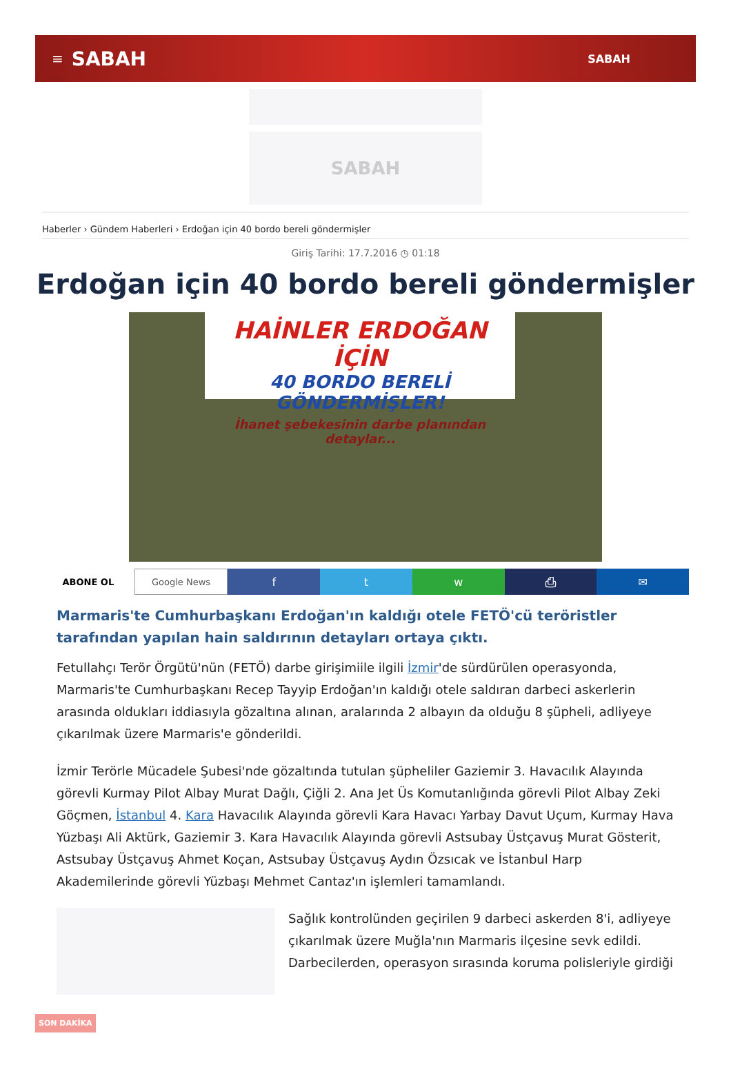≡ SABAH SABAH
SABAH
Haberler › Gündem Haberleri › Erdoğan için 40 bordo bereli göndermişler
Giriş Tarihi: 17.7.2016 ◷ 01:18
Erdoğan için 40 bordo bereli göndermişler
HAİNLER ERDOĞAN İÇİN
40 BORDO BERELİ GÖNDERMİŞLER!
İhanet şebekesinin darbe planından detaylar...
ABONE OL Google News
f t w ⎙ ✉
Marmaris'te Cumhurbaşkanı Erdoğan'ın kaldığı otele FETÖ'cü teröristler tarafından yapılan hain saldırının detayları ortaya çıktı.
Fetullahçı Terör Örgütü'nün (FETÖ) darbe girişimiile ilgili İzmir'de sürdürülen operasyonda, Marmaris'te Cumhurbaşkanı Recep Tayyip Erdoğan'ın kaldığı otele saldıran darbeci askerlerin arasında oldukları iddiasıyla gözaltına alınan, aralarında 2 albayın da olduğu 8 şüpheli, adliyeye çıkarılmak üzere Marmaris'e gönderildi.
İzmir Terörle Mücadele Şubesi'nde gözaltında tutulan şüpheliler Gaziemir 3. Havacılık Alayında görevli Kurmay Pilot Albay Murat Dağlı, Çiğli 2. Ana Jet Üs Komutanlığında görevli Pilot Albay Zeki Göçmen, İstanbul 4. Kara Havacılık Alayında görevli Kara Havacı Yarbay Davut Uçum, Kurmay Hava Yüzbaşı Ali Aktürk, Gaziemir 3. Kara Havacılık Alayında görevli Astsubay Üstçavuş Murat Gösterit, Astsubay Üstçavuş Ahmet Koçan, Astsubay Üstçavuş Aydın Özsıcak ve İstanbul Harp Akademilerinde görevli Yüzbaşı Mehmet Cantaz'ın işlemleri tamamlandı.
Sağlık kontrolünden geçirilen 9 darbeci askerden 8'i, adliyeye çıkarılmak üzere Muğla'nın Marmaris ilçesine sevk edildi. Darbecilerden, operasyon sırasında koruma polisleriyle girdiği
SON DAKİKA